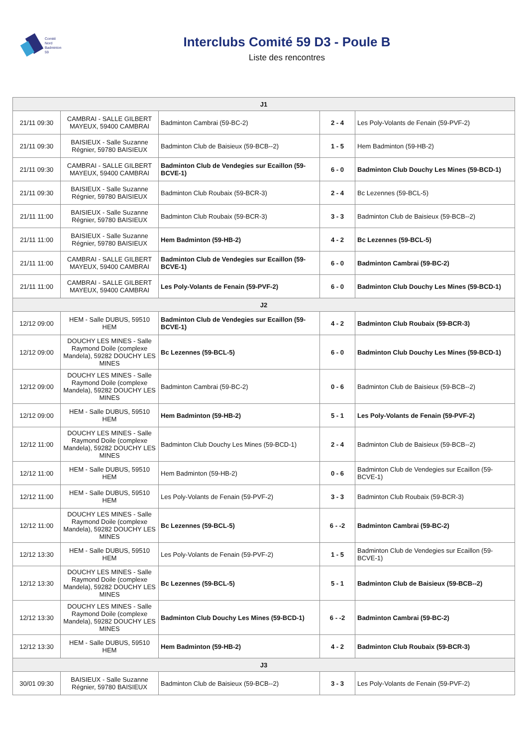Comité
Nord
Badminton
59
Interclubs Comité 59 D3 - Poule B
Liste des rencontres
| J1 | | | | |
| --- | --- | --- | --- | --- |
| 21/11 09:30 | CAMBRAI - SALLE GILBERT MAYEUX, 59400 CAMBRAI | Badminton Cambrai (59-BC-2) | 2 - 4 | Les Poly-Volants de Fenain (59-PVF-2) |
| 21/11 09:30 | BAISIEUX - Salle Suzanne Régnier, 59780 BAISIEUX | Badminton Club de Baisieux (59-BCB--2) | 1 - 5 | Hem Badminton (59-HB-2) |
| 21/11 09:30 | CAMBRAI - SALLE GILBERT MAYEUX, 59400 CAMBRAI | Badminton Club de Vendegies sur Ecaillon (59-BCVE-1) | 6 - 0 | Badminton Club Douchy Les Mines (59-BCD-1) |
| 21/11 09:30 | BAISIEUX - Salle Suzanne Régnier, 59780 BAISIEUX | Badminton Club Roubaix (59-BCR-3) | 2 - 4 | Bc Lezennes (59-BCL-5) |
| 21/11 11:00 | BAISIEUX - Salle Suzanne Régnier, 59780 BAISIEUX | Badminton Club Roubaix (59-BCR-3) | 3 - 3 | Badminton Club de Baisieux (59-BCB--2) |
| 21/11 11:00 | BAISIEUX - Salle Suzanne Régnier, 59780 BAISIEUX | Hem Badminton (59-HB-2) | 4 - 2 | Bc Lezennes (59-BCL-5) |
| 21/11 11:00 | CAMBRAI - SALLE GILBERT MAYEUX, 59400 CAMBRAI | Badminton Club de Vendegies sur Ecaillon (59-BCVE-1) | 6 - 0 | Badminton Cambrai (59-BC-2) |
| 21/11 11:00 | CAMBRAI - SALLE GILBERT MAYEUX, 59400 CAMBRAI | Les Poly-Volants de Fenain (59-PVF-2) | 6 - 0 | Badminton Club Douchy Les Mines (59-BCD-1) |
| J2 | | | | |
| 12/12 09:00 | HEM - Salle DUBUS, 59510 HEM | Badminton Club de Vendegies sur Ecaillon (59-BCVE-1) | 4 - 2 | Badminton Club Roubaix (59-BCR-3) |
| 12/12 09:00 | DOUCHY LES MINES - Salle Raymond Doile (complexe Mandela), 59282 DOUCHY LES MINES | Bc Lezennes (59-BCL-5) | 6 - 0 | Badminton Club Douchy Les Mines (59-BCD-1) |
| 12/12 09:00 | DOUCHY LES MINES - Salle Raymond Doile (complexe Mandela), 59282 DOUCHY LES MINES | Badminton Cambrai (59-BC-2) | 0 - 6 | Badminton Club de Baisieux (59-BCB--2) |
| 12/12 09:00 | HEM - Salle DUBUS, 59510 HEM | Hem Badminton (59-HB-2) | 5 - 1 | Les Poly-Volants de Fenain (59-PVF-2) |
| 12/12 11:00 | DOUCHY LES MINES - Salle Raymond Doile (complexe Mandela), 59282 DOUCHY LES MINES | Badminton Club Douchy Les Mines (59-BCD-1) | 2 - 4 | Badminton Club de Baisieux (59-BCB--2) |
| 12/12 11:00 | HEM - Salle DUBUS, 59510 HEM | Hem Badminton (59-HB-2) | 0 - 6 | Badminton Club de Vendegies sur Ecaillon (59-BCVE-1) |
| 12/12 11:00 | HEM - Salle DUBUS, 59510 HEM | Les Poly-Volants de Fenain (59-PVF-2) | 3 - 3 | Badminton Club Roubaix (59-BCR-3) |
| 12/12 11:00 | DOUCHY LES MINES - Salle Raymond Doile (complexe Mandela), 59282 DOUCHY LES MINES | Bc Lezennes (59-BCL-5) | 6 - -2 | Badminton Cambrai (59-BC-2) |
| 12/12 13:30 | HEM - Salle DUBUS, 59510 HEM | Les Poly-Volants de Fenain (59-PVF-2) | 1 - 5 | Badminton Club de Vendegies sur Ecaillon (59-BCVE-1) |
| 12/12 13:30 | DOUCHY LES MINES - Salle Raymond Doile (complexe Mandela), 59282 DOUCHY LES MINES | Bc Lezennes (59-BCL-5) | 5 - 1 | Badminton Club de Baisieux (59-BCB--2) |
| 12/12 13:30 | DOUCHY LES MINES - Salle Raymond Doile (complexe Mandela), 59282 DOUCHY LES MINES | Badminton Club Douchy Les Mines (59-BCD-1) | 6 - -2 | Badminton Cambrai (59-BC-2) |
| 12/12 13:30 | HEM - Salle DUBUS, 59510 HEM | Hem Badminton (59-HB-2) | 4 - 2 | Badminton Club Roubaix (59-BCR-3) |
| J3 | | | | |
| 30/01 09:30 | BAISIEUX - Salle Suzanne Régnier, 59780 BAISIEUX | Badminton Club de Baisieux (59-BCB--2) | 3 - 3 | Les Poly-Volants de Fenain (59-PVF-2) |